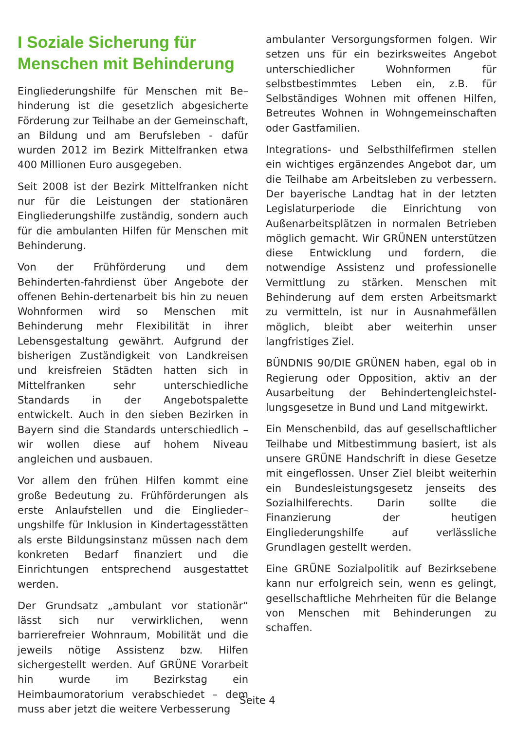I Soziale Sicherung für Menschen mit Behinderung
Eingliederungshilfe für Menschen mit Be–hinderung ist die gesetzlich abgesicherte Förderung zur Teilhabe an der Gemeinschaft, an Bildung und am Berufsleben - dafür wurden 2012 im Bezirk Mittelfranken etwa 400 Millionen Euro ausgegeben.
Seit 2008 ist der Bezirk Mittelfranken nicht nur für die Leistungen der stationären Eingliederungshilfe zuständig, sondern auch für die ambulanten Hilfen für Menschen mit Behinderung.
Von der Frühförderung und dem Behinderten-fahrdienst über Angebote der offenen Behin-dertenarbeit bis hin zu neuen Wohnformen wird so Menschen mit Behinderung mehr Flexibilität in ihrer Lebensgestaltung gewährt. Aufgrund der bisherigen Zuständigkeit von Landkreisen und kreisfreien Städten hatten sich in Mittelfranken sehr unterschiedliche Standards in der Angebotspalette entwickelt. Auch in den sieben Bezirken in Bayern sind die Standards unterschiedlich – wir wollen diese auf hohem Niveau angleichen und ausbauen.
Vor allem den frühen Hilfen kommt eine große Bedeutung zu. Frühförderungen als erste Anlaufstellen und die Einglieder–ungshilfe für Inklusion in Kindertagesstätten als erste Bildungsinstanz müssen nach dem konkreten Bedarf finanziert und die Einrichtungen entsprechend ausgestattet werden.
Der Grundsatz „ambulant vor stationär“ lässt sich nur verwirklichen, wenn barrierefreier Wohnraum, Mobilität und die jeweils nötige Assistenz bzw. Hilfen sichergestellt werden. Auf GRÜNE Vorarbeit hin wurde im Bezirkstag ein Heimbaumoratorium verabschiedet – dem muss aber jetzt die weitere Verbesserung
ambulanter Versorgungsformen folgen. Wir setzen uns für ein bezirksweites Angebot unterschiedlicher Wohnformen für selbstbestimmtes Leben ein, z.B. für Selbständiges Wohnen mit offenen Hilfen, Betreutes Wohnen in Wohngemeinschaften oder Gastfamilien.
Integrations- und Selbsthilfefirmen stellen ein wichtiges ergänzendes Angebot dar, um die Teilhabe am Arbeitsleben zu verbessern. Der bayerische Landtag hat in der letzten Legislaturperiode die Einrichtung von Außenarbeitsplätzen in normalen Betrieben möglich gemacht. Wir GRÜNEN unterstützen diese Entwicklung und fordern, die notwendige Assistenz und professionelle Vermittlung zu stärken. Menschen mit Behinderung auf dem ersten Arbeitsmarkt zu vermitteln, ist nur in Ausnahmefällen möglich, bleibt aber weiterhin unser langfristiges Ziel.
BÜNDNIS 90/DIE GRÜNEN haben, egal ob in Regierung oder Opposition, aktiv an der Ausarbeitung der Behindertengleichstel-lungsgesetze in Bund und Land mitgewirkt.
Ein Menschenbild, das auf gesellschaftlicher Teilhabe und Mitbestimmung basiert, ist als unsere GRÜNE Handschrift in diese Gesetze mit eingeflossen. Unser Ziel bleibt weiterhin ein Bundesleistungsgesetz jenseits des Sozialhilferechts. Darin sollte die Finanzierung der heutigen Eingliederungshilfe auf verlässliche Grundlagen gestellt werden.
Eine GRÜNE Sozialpolitik auf Bezirksebene kann nur erfolgreich sein, wenn es gelingt, gesellschaftliche Mehrheiten für die Belange von Menschen mit Behinderungen zu schaffen.
Seite 4